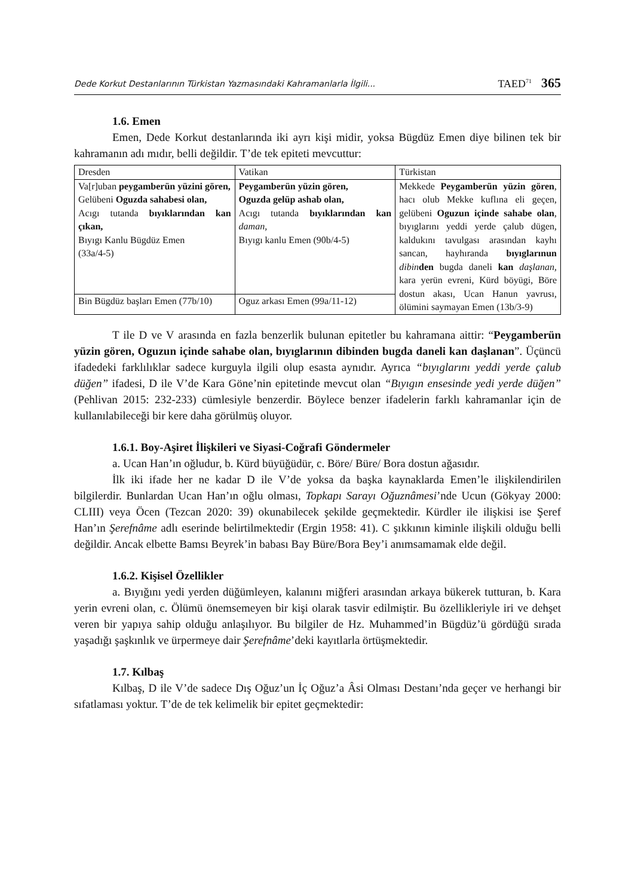Dede Korkut Destanlarının Türkistan Yazmasındaki Kahramanlarla İlgili... TAED<sup>71</sup> 365
1.6. Emen
Emen, Dede Korkut destanlarında iki ayrı kişi midir, yoksa Bügdüz Emen diye bilinen tek bir kahramanın adı mıdır, belli değildir. T’de tek epiteti mevcuttur:
| Dresden | Vatikan | Türkistan |
| Va[r]uban peygamberün yüzini gören, Gelübeni Oguzda sahabesi olan, Acıgı tutanda bıyıklarından kan çıkan, Bıyıgı Kanlu Bügdüz Emen (33a/4-5) | Peygamberün yüzin gören, Oguzda gelüp ashab olan, Acıgı tutanda bıyıklarından kan daman, Bıyıgı kanlu Emen (90b/4-5) | Mekkede Peygamberün yüzin gören , hacı olub Mekke kuflına eli geçen, gelübeni Oguzun içinde sahabe olan , bıyıglarını yeddi yerde çalub dügen, kaldukını tavulgası arasından kayhı sancan, hayhıranda bıyıglarınun dibin den bugda daneli kan daşlanan, kara yerün evreni, Kürd böyügi, Böre dostun akası, Ucan Hanun yavrusı, ölümini saymayan Emen (13b/3-9) |
| Bin Bügdüz başları Emen (77b/10) | Oguz arkası Emen (99a/11-12) | |
T ile D ve V arasında en fazla benzerlik bulunan epitetler bu kahramana aittir: “Peygamberün yüzin gören, Oguzun içinde sahabe olan, bıyıglarının dibinden bugda daneli kan daşlanan”. Üçüncü ifadedeki farklılıklar sadece kurguyla ilgili olup esasta aynıdır. Ayrıca “bıyıglarını yeddi yerde çalub düğen” ifadesi, D ile V’de Kara Göne’nin epitetinde mevcut olan “Bıyıgın ensesinde yedi yerde düğen” (Pehlivan 2015: 232-233) cümlesiyle benzerdir. Böylece benzer ifadelerin farklı kahramanlar için de kullanılabileceği bir kere daha görülmüş oluyor.
1.6.1. Boy-Aşiret İlişkileri ve Siyasi-Coğrafi Göndermeler
a. Ucan Han’ın oğludur, b. Kürd büyüğüdür, c. Böre/ Büre/ Bora dostun ağasıdır.
İlk iki ifade her ne kadar D ile V’de yoksa da başka kaynaklarda Emen’le ilişkilendirilen bilgilerdir. Bunlardan Ucan Han’ın oğlu olması, Topkapı Sarayı Oğuznâmesi’nde Ucun (Gökyay 2000: CLIII) veya Öcen (Tezcan 2020: 39) okunabilecek şekilde geçmektedir. Kürdler ile ilişkisi ise Şeref Han’ın Şerefnâme adlı eserinde belirtilmektedir (Ergin 1958: 41). C şıkkının kiminle ilişkili olduğu belli değildir. Ancak elbette Bamsı Beyrek’in babası Bay Büre/Bora Bey’i anımsamamak elde değil.
1.6.2. Kişisel Özellikler
a. Bıyığını yedi yerden düğümleyen, kalanını miğferi arasından arkaya bükerek tutturan, b. Kara yerin evreni olan, c. Ölümü önemsemeyen bir kişi olarak tasvir edilmiştir. Bu özellikleriyle iri ve dehşet veren bir yapıya sahip olduğu anlaşılıyor. Bu bilgiler de Hz. Muhammed’in Bügdüz’ü gördüğü sırada yaşadığı şaşkınlık ve ürpermeye dair Şerefnâme’deki kayıtlarla örtüşmektedir.
1.7. Kılbaş
Kılbaş, D ile V’de sadece Dış Oğuz’un İç Oğuz’a Âsi Olması Destanı’nda geçer ve herhangi bir sıfatlaması yoktur. T’de de tek kelimelik bir epitet geçmektedir: